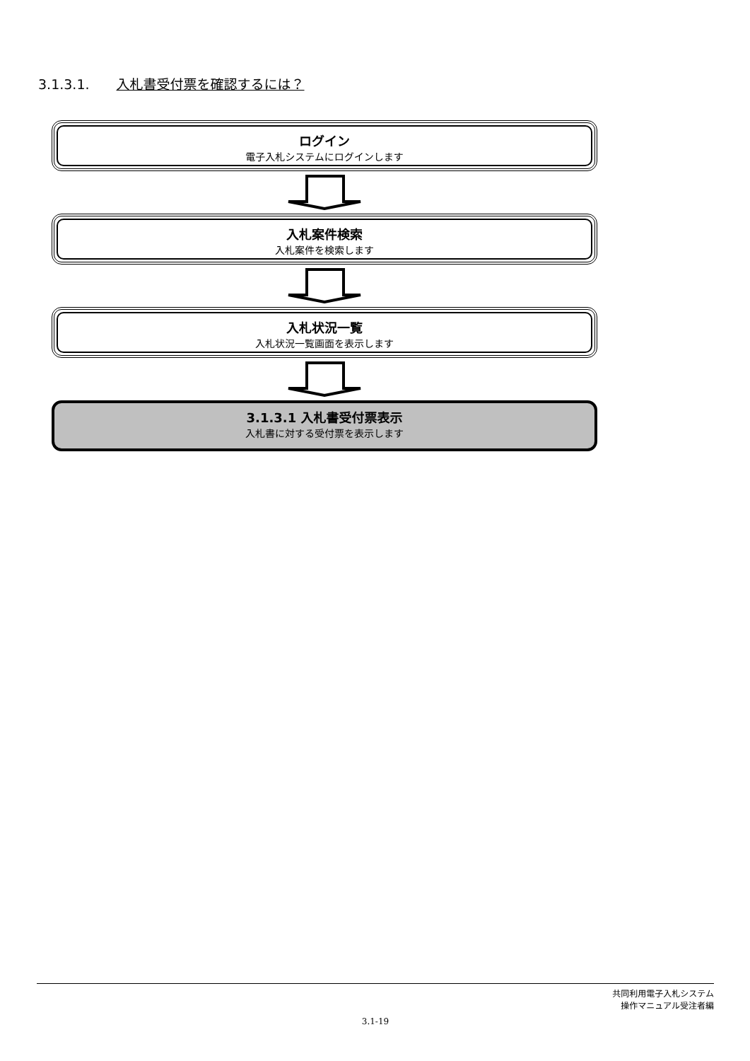3.1.3.1. 入札書受付票を確認するには？
ログイン
電子入札システムにログインします
入札案件検索
入札案件を検索します
入札状況一覧
入札状況一覧画面を表示します
3.1.3.1 入札書受付票表示
入札書に対する受付票を表示します
共同利用電子入札システム
操作マニュアル受注者編
3.1-19